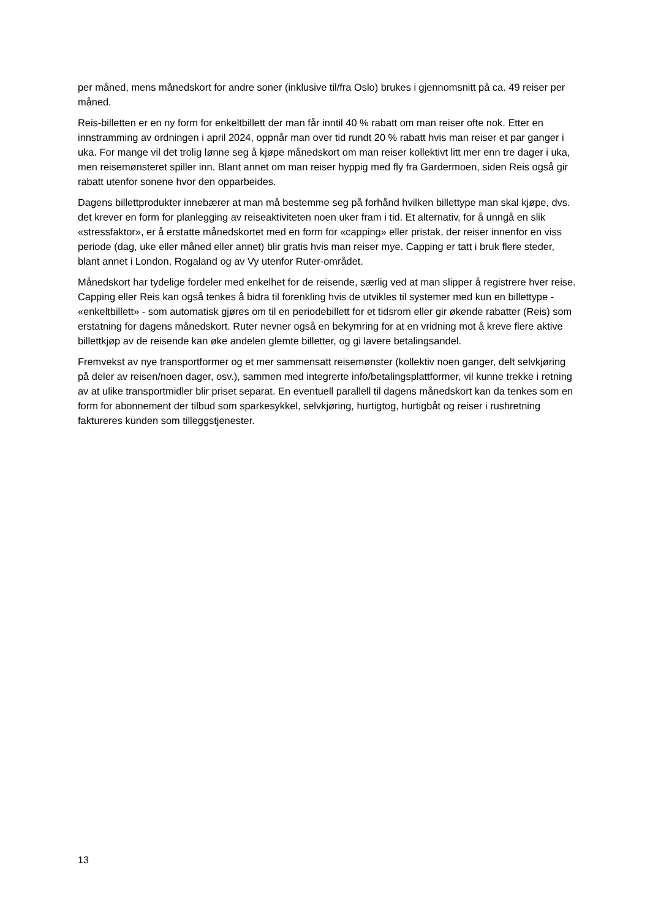per måned, mens månedskort for andre soner (inklusive til/fra Oslo) brukes i gjennomsnitt på ca. 49 reiser per måned.
Reis-billetten er en ny form for enkeltbillett der man får inntil 40 % rabatt om man reiser ofte nok. Etter en innstramming av ordningen i april 2024, oppnår man over tid rundt 20 % rabatt hvis man reiser et par ganger i uka. For mange vil det trolig lønne seg å kjøpe månedskort om man reiser kollektivt litt mer enn tre dager i uka, men reisemønsteret spiller inn. Blant annet om man reiser hyppig med fly fra Gardermoen, siden Reis også gir rabatt utenfor sonene hvor den opparbeides.
Dagens billettprodukter innebærer at man må bestemme seg på forhånd hvilken billettype man skal kjøpe, dvs. det krever en form for planlegging av reiseaktiviteten noen uker fram i tid. Et alternativ, for å unngå en slik «stressfaktor», er å erstatte månedskortet med en form for «capping» eller pristak, der reiser innenfor en viss periode (dag, uke eller måned eller annet) blir gratis hvis man reiser mye. Capping er tatt i bruk flere steder, blant annet i London, Rogaland og av Vy utenfor Ruter-området.
Månedskort har tydelige fordeler med enkelhet for de reisende, særlig ved at man slipper å registrere hver reise. Capping eller Reis kan også tenkes å bidra til forenkling hvis de utvikles til systemer med kun en billettype - «enkeltbillett» - som automatisk gjøres om til en periodebillett for et tidsrom eller gir økende rabatter (Reis) som erstatning for dagens månedskort. Ruter nevner også en bekymring for at en vridning mot å kreve flere aktive billettkjøp av de reisende kan øke andelen glemte billetter, og gi lavere betalingsandel.
Fremvekst av nye transportformer og et mer sammensatt reisemønster (kollektiv noen ganger, delt selvkjøring på deler av reisen/noen dager, osv.), sammen med integrerte info/betalingsplattformer, vil kunne trekke i retning av at ulike transportmidler blir priset separat. En eventuell parallell til dagens månedskort kan da tenkes som en form for abonnement der tilbud som sparkesykkel, selvkjøring, hurtigtog, hurtigbåt og reiser i rushretning faktureres kunden som tilleggstjenester.
13